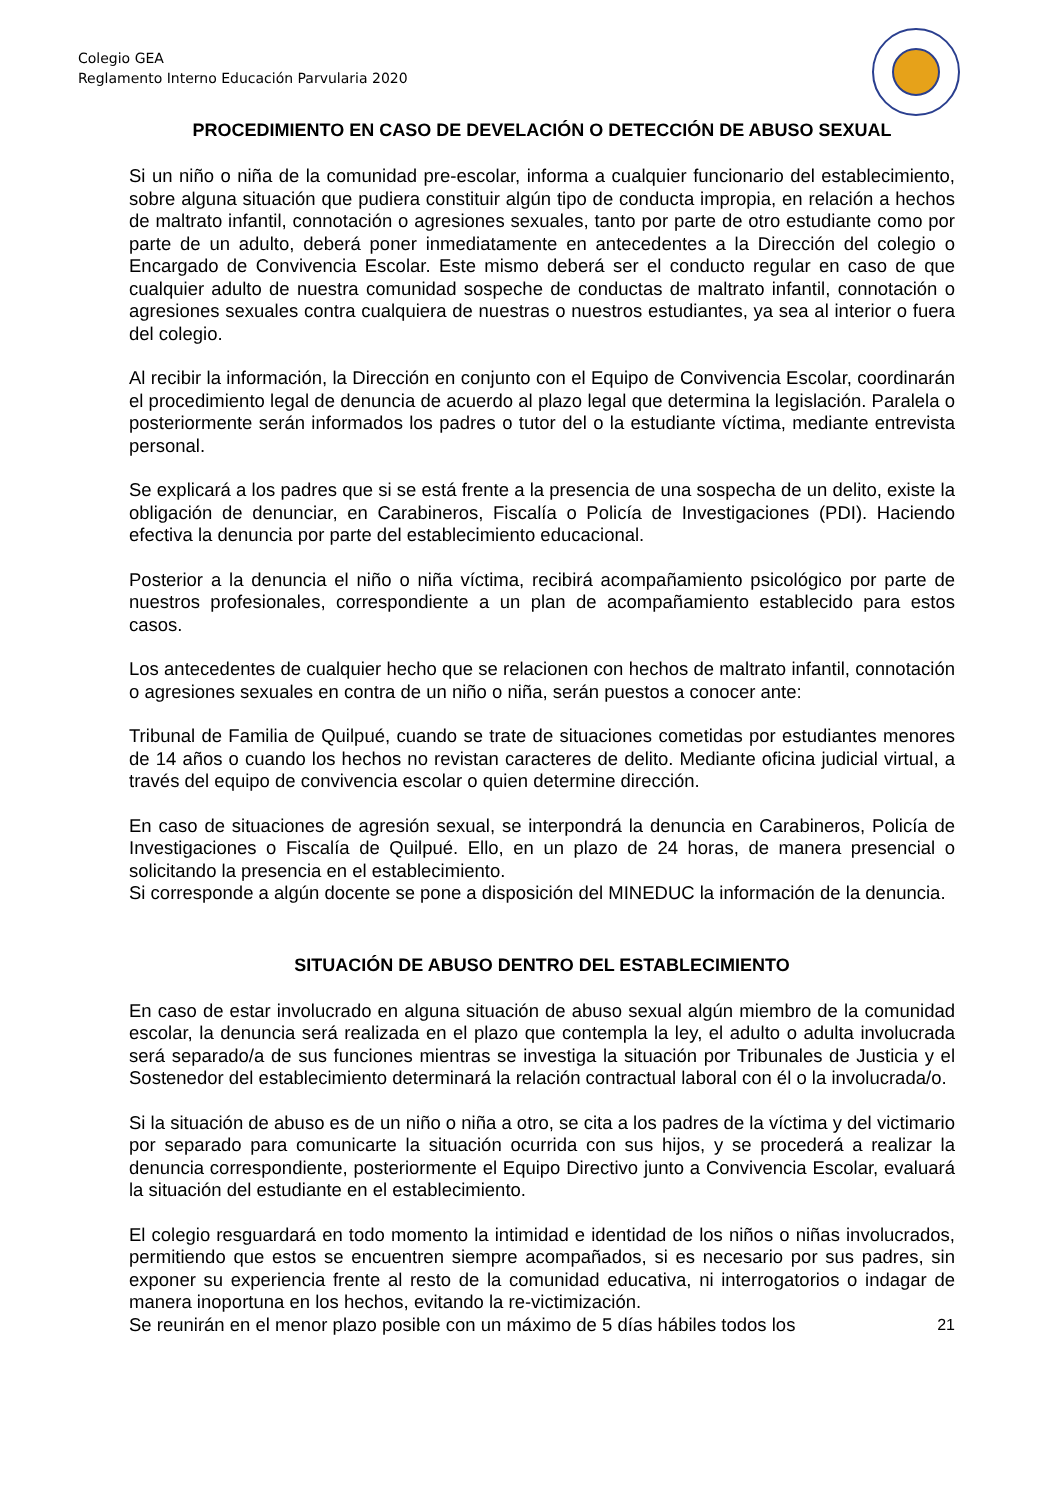Colegio GEA
Reglamento Interno Educación Parvularia 2020
PROCEDIMIENTO EN CASO DE DEVELACIÓN O DETECCIÓN DE ABUSO SEXUAL
Si un niño o niña de la comunidad pre-escolar, informa a cualquier funcionario del establecimiento, sobre alguna situación que pudiera constituir algún tipo de conducta impropia, en relación a hechos de maltrato infantil, connotación o agresiones sexuales, tanto por parte de otro estudiante como por parte de un adulto, deberá poner inmediatamente en antecedentes a la Dirección del colegio o Encargado de Convivencia Escolar. Este mismo deberá ser el conducto regular en caso de que cualquier adulto de nuestra comunidad sospeche de conductas de maltrato infantil, connotación o agresiones sexuales contra cualquiera de nuestras o nuestros estudiantes, ya sea al interior o fuera del colegio.
Al recibir la información, la Dirección en conjunto con el Equipo de Convivencia Escolar, coordinarán el procedimiento legal de denuncia de acuerdo al plazo legal que determina la legislación. Paralela o posteriormente serán informados los padres o tutor del o la estudiante víctima, mediante entrevista personal.
Se explicará a los padres que si se está frente a la presencia de una sospecha de un delito, existe la obligación de denunciar, en Carabineros, Fiscalía o Policía de Investigaciones (PDI). Haciendo efectiva la denuncia por parte del establecimiento educacional.
Posterior a la denuncia el niño o niña víctima, recibirá acompañamiento psicológico por parte de nuestros profesionales, correspondiente a un plan de acompañamiento establecido para estos casos.
Los antecedentes de cualquier hecho que se relacionen con hechos de maltrato infantil, connotación o agresiones sexuales en contra de un niño o niña, serán puestos a conocer ante:
Tribunal de Familia de Quilpué, cuando se trate de situaciones cometidas por estudiantes menores de 14 años o cuando los hechos no revistan caracteres de delito. Mediante oficina judicial virtual, a través del equipo de convivencia escolar o quien determine dirección.
En caso de situaciones de agresión sexual, se interpondrá la denuncia en Carabineros, Policía de Investigaciones o Fiscalía de Quilpué. Ello, en un plazo de 24 horas, de manera presencial o solicitando la presencia en el establecimiento.
Si corresponde a algún docente se pone a disposición del MINEDUC la información de la denuncia.
SITUACIÓN DE ABUSO DENTRO DEL ESTABLECIMIENTO
En caso de estar involucrado en alguna situación de abuso sexual algún miembro de la comunidad escolar, la denuncia será realizada en el plazo que contempla la ley, el adulto o adulta involucrada será separado/a de sus funciones mientras se investiga la situación por Tribunales de Justicia y el Sostenedor del establecimiento determinará la relación contractual laboral con él o la involucrada/o.
Si la situación de abuso es de un niño o niña a otro, se cita a los padres de la víctima y del victimario por separado para comunicarte la situación ocurrida con sus hijos, y se procederá a realizar la denuncia correspondiente, posteriormente el Equipo Directivo junto a Convivencia Escolar, evaluará la situación del estudiante en el establecimiento.
El colegio resguardará en todo momento la intimidad e identidad de los niños o niñas involucrados, permitiendo que estos se encuentren siempre acompañados, si es necesario por sus padres, sin exponer su experiencia frente al resto de la comunidad educativa, ni interrogatorios o indagar de manera inoportuna en los hechos, evitando la re-victimización.
Se reunirán en el menor plazo posible con un máximo de 5 días hábiles todos los 21